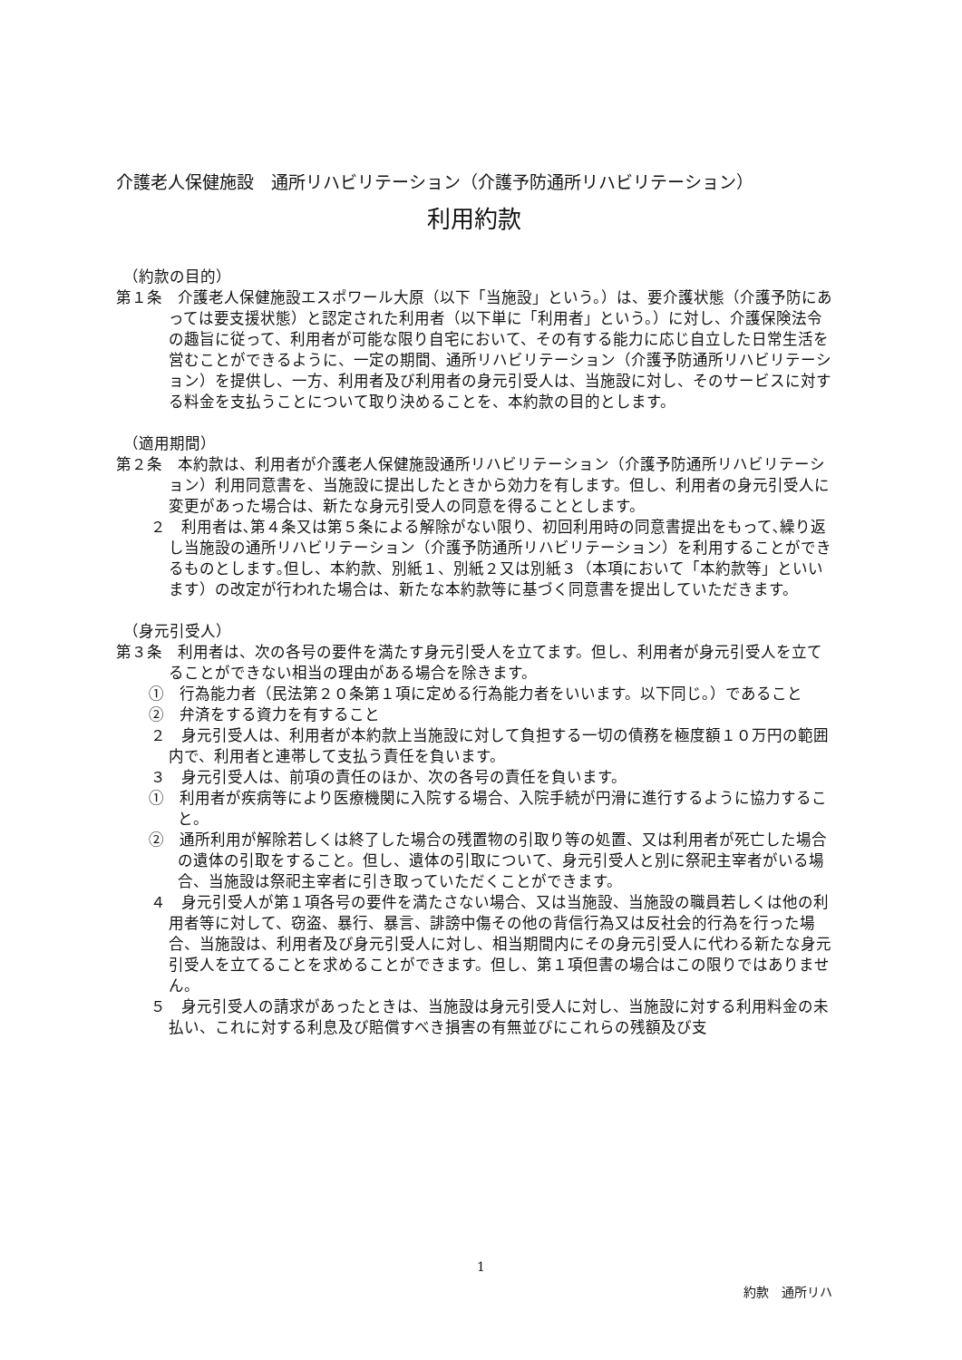介護老人保健施設　通所リハビリテーション（介護予防通所リハビリテーション）
利用約款
（約款の目的）
第１条　介護老人保健施設エスポワール大原（以下「当施設」という。）は、要介護状態（介護予防にあっては要支援状態）と認定された利用者（以下単に「利用者」という。）に対し、介護保険法令の趣旨に従って、利用者が可能な限り自宅において、その有する能力に応じ自立した日常生活を営むことができるように、一定の期間、通所リハビリテーション（介護予防通所リハビリテーション）を提供し、一方、利用者及び利用者の身元引受人は、当施設に対し、そのサービスに対する料金を支払うことについて取り決めることを、本約款の目的とします。
（適用期間）
第２条　本約款は、利用者が介護老人保健施設通所リハビリテーション（介護予防通所リハビリテーション）利用同意書を、当施設に提出したときから効力を有します。但し、利用者の身元引受人に変更があった場合は、新たな身元引受人の同意を得ることとします。
２　利用者は､第４条又は第５条による解除がない限り、初回利用時の同意書提出をもって､繰り返し当施設の通所リハビリテーション（介護予防通所リハビリテーション）を利用することができるものとします｡但し、本約款、別紙１、別紙２又は別紙３（本項において「本約款等」といいます）の改定が行われた場合は、新たな本約款等に基づく同意書を提出していただきます。
（身元引受人）
第３条　利用者は、次の各号の要件を満たす身元引受人を立てます。但し、利用者が身元引受人を立てることができない相当の理由がある場合を除きます。
①　行為能力者（民法第２０条第１項に定める行為能力者をいいます。以下同じ。）であること
②　弁済をする資力を有すること
２　身元引受人は、利用者が本約款上当施設に対して負担する一切の債務を極度額１０万円の範囲内で、利用者と連帯して支払う責任を負います。
３　身元引受人は、前項の責任のほか、次の各号の責任を負います。
①　利用者が疾病等により医療機関に入院する場合、入院手続が円滑に進行するように協力すること。
②　通所利用が解除若しくは終了した場合の残置物の引取り等の処置、又は利用者が死亡した場合の遺体の引取をすること。但し、遺体の引取について、身元引受人と別に祭祀主宰者がいる場合、当施設は祭祀主宰者に引き取っていただくことができます。
４　身元引受人が第１項各号の要件を満たさない場合、又は当施設、当施設の職員若しくは他の利用者等に対して、窃盗、暴行、暴言、誹謗中傷その他の背信行為又は反社会的行為を行った場合、当施設は、利用者及び身元引受人に対し、相当期間内にその身元引受人に代わる新たな身元引受人を立てることを求めることができます。但し、第１項但書の場合はこの限りではありません。
５　身元引受人の請求があったときは、当施設は身元引受人に対し、当施設に対する利用料金の未払い、これに対する利息及び賠償すべき損害の有無並びにこれらの残額及び支
1
約款　通所リハ